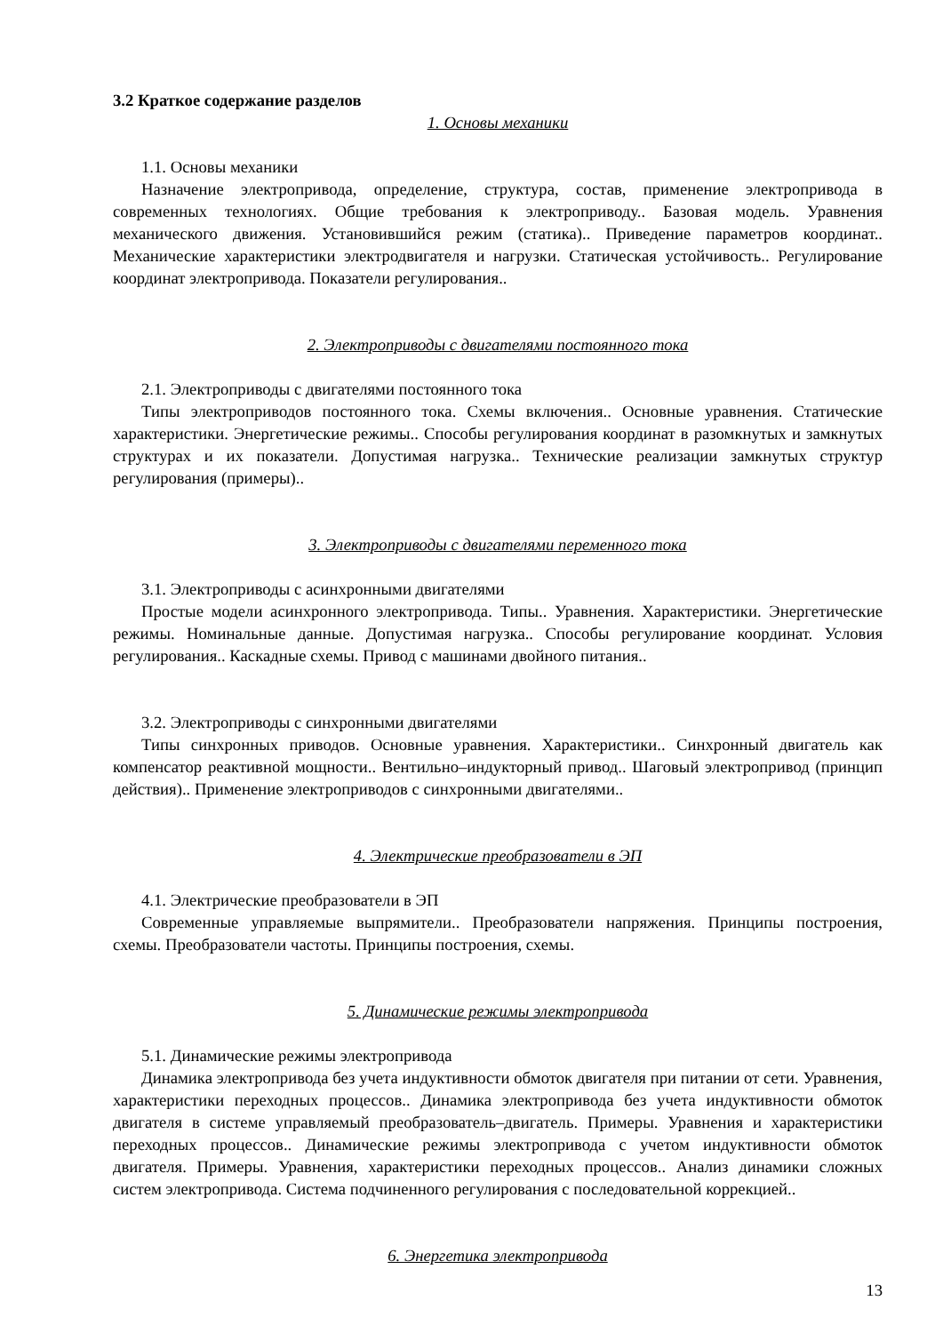3.2 Краткое содержание разделов
1. Основы механики
1.1. Основы механики
Назначение электропривода, определение, структура, состав, применение электропривода в современных технологиях. Общие требования к электроприводу.. Базовая модель. Уравнения механического движения. Установившийся режим (статика).. Приведение параметров координат.. Механические характеристики электродвигателя и нагрузки. Статическая устойчивость.. Регулирование координат электропривода. Показатели регулирования..
2. Электроприводы с двигателями постоянного тока
2.1. Электроприводы с двигателями постоянного тока
Типы электроприводов постоянного тока. Схемы включения.. Основные уравнения. Статические характеристики. Энергетические режимы.. Способы регулирования координат в разомкнутых и замкнутых структурах и их показатели. Допустимая нагрузка.. Технические реализации замкнутых структур регулирования (примеры)..
3. Электроприводы с двигателями переменного тока
3.1. Электроприводы с асинхронными двигателями
Простые модели асинхронного электропривода. Типы.. Уравнения. Характеристики. Энергетические режимы. Номинальные данные. Допустимая нагрузка.. Способы регулирование координат. Условия регулирования.. Каскадные схемы. Привод с машинами двойного питания..
3.2. Электроприводы с синхронными двигателями
Типы синхронных приводов. Основные уравнения. Характеристики.. Синхронный двигатель как компенсатор реактивной мощности.. Вентильно–индукторный привод.. Шаговый электропривод (принцип действия).. Применение электроприводов с синхронными двигателями..
4. Электрические преобразователи в ЭП
4.1. Электрические преобразователи в ЭП
Современные управляемые выпрямители.. Преобразователи напряжения. Принципы построения, схемы. Преобразователи частоты. Принципы построения, схемы.
5. Динамические режимы электропривода
5.1. Динамические режимы электропривода
Динамика электропривода без учета индуктивности обмоток двигателя при питании от сети. Уравнения, характеристики переходных процессов.. Динамика электропривода без учета индуктивности обмоток двигателя в системе управляемый преобразователь–двигатель. Примеры. Уравнения и характеристики переходных процессов.. Динамические режимы электропривода с учетом индуктивности обмоток двигателя. Примеры. Уравнения, характеристики переходных процессов.. Анализ динамики сложных систем электропривода. Система подчиненного регулирования с последовательной коррекцией..
6. Энергетика электропривода
13